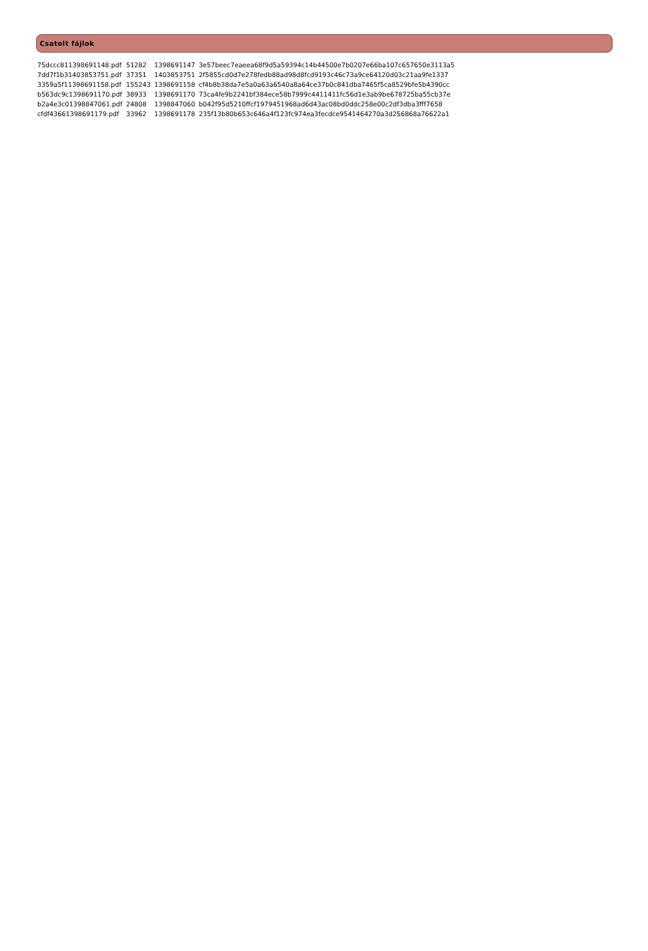Csatolt fájlok
| 75dccc811398691148.pdf | 51282 | 1398691147 | 3e57beec7eaeea68f9d5a59394c14b44500e7b0207e66ba107c657650e3113a5 |
| 7dd7f1b31403853751.pdf | 37351 | 1403853751 | 2f5855cd0d7e278fedb88ad98d8fcd9193c46c73a9ce64120d03c21aa9fe1337 |
| 3359a5f11398691158.pdf | 155243 | 1398691158 | cf4b8b38da7e5a0a63a6540a8a64ce37b0c841dba7465f5ca8529bfe5b4390cc |
| b563dc9c1398691170.pdf | 38933 | 1398691170 | 73ca4fe9b2241bf384ece58b7999c4411411fc56d1e3ab9be678725ba55cb37e |
| b2a4e3c01398847061.pdf | 24808 | 1398847060 | b042f95d5210ffcf1979451968ad6d43ac08bd0ddc258e00c2df3dba3fff7658 |
| cfdf43661398691179.pdf | 33962 | 1398691178 | 235f13b80b653c646a4f123fc974ea3fecdce9541464270a3d256868a76622a1 |